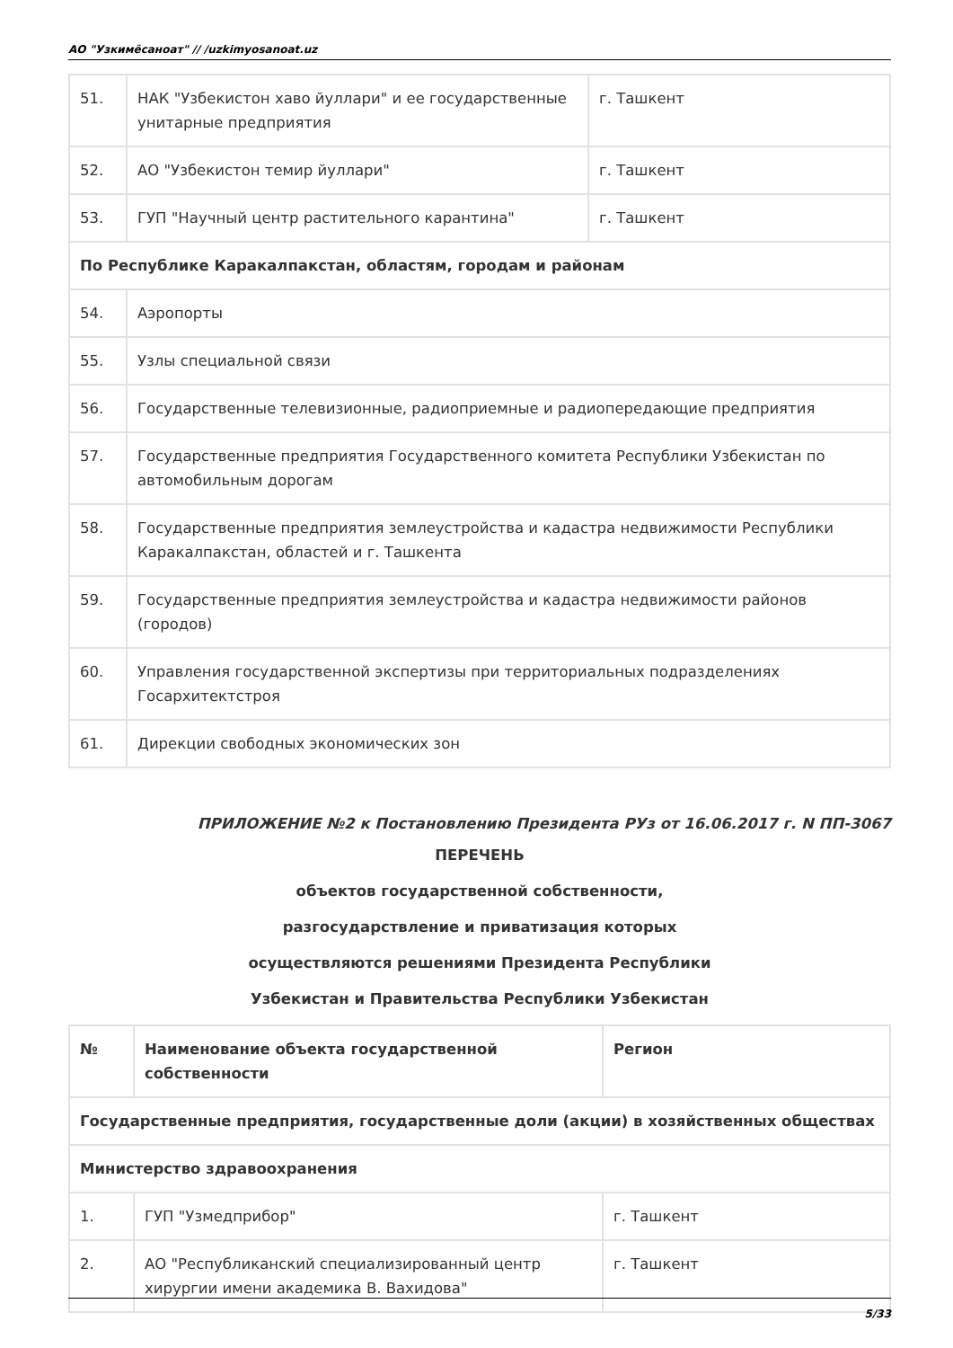АО "Узкимёсаноат" // /uzkimyosanoat.uz
| 51. | НАК "Узбекистон хаво йуллари" и ее государственные унитарные предприятия | г. Ташкент |
| 52. | АО "Узбекистон темир йуллари" | г. Ташкент |
| 53. | ГУП "Научный центр растительного карантина" | г. Ташкент |
| По Республике Каракалпакстан, областям, городам и районам | | |
| 54. | Аэропорты | |
| 55. | Узлы специальной связи | |
| 56. | Государственные телевизионные, радиоприемные и радиопередающие предприятия | |
| 57. | Государственные предприятия Государственного комитета Республики Узбекистан по автомобильным дорогам | |
| 58. | Государственные предприятия землеустройства и кадастра недвижимости Республики Каракалпакстан, областей и г. Ташкента | |
| 59. | Государственные предприятия землеустройства и кадастра недвижимости районов (городов) | |
| 60. | Управления государственной экспертизы при территориальных подразделениях Госархитектстроя | |
| 61. | Дирекции свободных экономических зон | |
ПРИЛОЖЕНИЕ №2 к Постановлению Президента РУз от 16.06.2017 г. N ПП-3067
ПЕРЕЧЕНЬ
объектов государственной собственности,
разгосударствление и приватизация которых
осуществляются решениями Президента Республики
Узбекистан и Правительства Республики Узбекистан
| № | Наименование объекта государственной собственности | Регион |
| --- | --- | --- |
| Государственные предприятия, государственные доли (акции) в хозяйственных обществах | | |
| Министерство здравоохранения | | |
| 1. | ГУП "Узмедприбор" | г. Ташкент |
| 2. | АО "Республиканский специализированный центр хирургии имени академика В. Вахидова" | г. Ташкент |
5/33